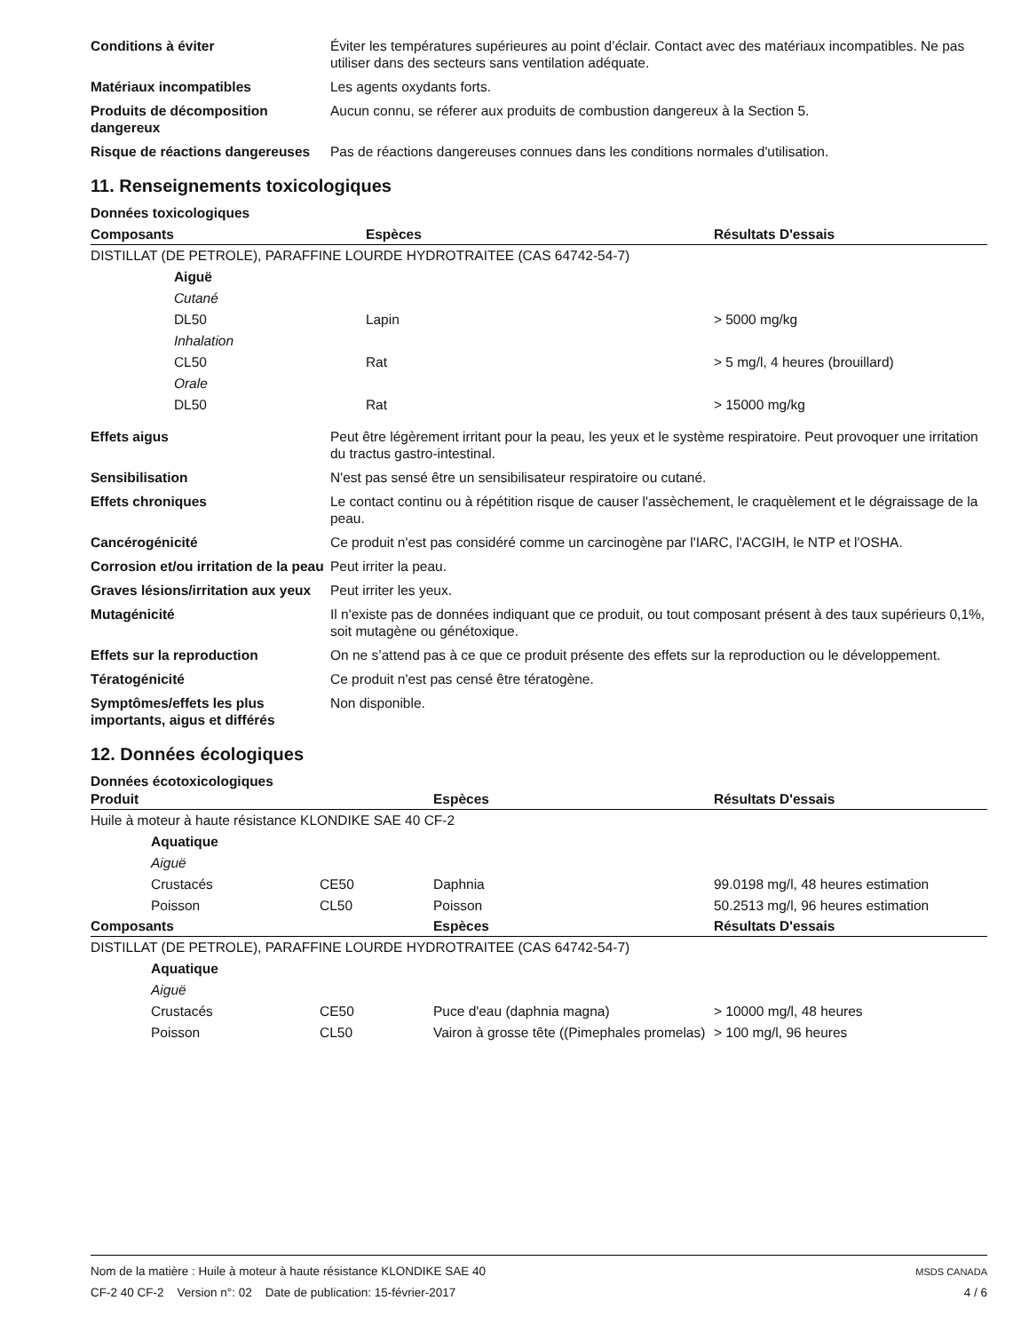Conditions à éviter Éviter les températures supérieures au point d’éclair. Contact avec des matériaux incompatibles. Ne pas utiliser dans des secteurs sans ventilation adéquate.
Matériaux incompatibles Les agents oxydants forts.
Produits de décomposition dangereux
Aucun connu, se réferer aux produits de combustion dangereux à la Section 5.
Risque de réactions dangereuses
Pas de réactions dangereuses connues dans les conditions normales d'utilisation.
11. Renseignements toxicologiques
Données toxicologiques
| Composants | | Espèces | Résultats D'essais |
| --- | --- | --- | --- |
| DISTILLAT (DE PETROLE), PARAFFINE LOURDE HYDROTRAITEE (CAS 64742-54-7) | | | |
| | Aiguë | | |
| | Cutané | | |
| | DL50 | Lapin | > 5000 mg/kg |
| | Inhalation | | |
| | CL50 | Rat | > 5 mg/l, 4 heures (brouillard) |
| | Orale | | |
| | DL50 | Rat | > 15000 mg/kg |
Effets aigus Peut être légèrement irritant pour la peau, les yeux et le système respiratoire. Peut provoquer une irritation du tractus gastro-intestinal.
Sensibilisation N'est pas sensé être un sensibilisateur respiratoire ou cutané.
Effets chroniques Le contact continu ou à répétition risque de causer l'assèchement, le craquèlement et le dégraissage de la peau.
Cancérogénicité Ce produit n'est pas considéré comme un carcinogène par l'IARC, l'ACGIH, le NTP et l'OSHA.
Corrosion et/ou irritation de la peau
Peut irriter la peau.
Graves lésions/irritation aux yeux
Peut irriter les yeux.
Mutagénicité Il n'existe pas de données indiquant que ce produit, ou tout composant présent à des taux supérieurs 0,1%, soit mutagène ou génétoxique.
Effets sur la reproduction On ne s’attend pas à ce que ce produit présente des effets sur la reproduction ou le développement.
Tératogénicité Ce produit n'est pas censé être tératogène.
Symptômes/effets les plus importants, aigus et différés
Non disponible.
12. Données écologiques
Données écotoxicologiques
| Produit | | | Espèces | Résultats D'essais |
| --- | --- | --- | --- | --- |
| Huile à moteur à haute résistance KLONDIKE SAE 40 CF-2 | | | | |
| | Aquatique | | | |
| | Aiguë | | | |
| | Crustacés | CE50 | Daphnia | 99.0198 mg/l, 48 heures estimation |
| | Poisson | CL50 | Poisson | 50.2513 mg/l, 96 heures estimation |
| Composants | | | Espèces | Résultats D'essais |
| DISTILLAT (DE PETROLE), PARAFFINE LOURDE HYDROTRAITEE (CAS 64742-54-7) | | | | |
| | Aquatique | | | |
| | Aiguë | | | |
| | Crustacés | CE50 | Puce d'eau (daphnia magna) | > 10000 mg/l, 48 heures |
| | Poisson | CL50 | Vairon à grosse tête ((Pimephales promelas) | > 100 mg/l, 96 heures |
Nom de la matière : Huile à moteur à haute résistance KLONDIKE SAE 40
CF-2 40 CF-2 Version n°: 02 Date de publication: 15-février-2017
MSDS CANADA
4 / 6